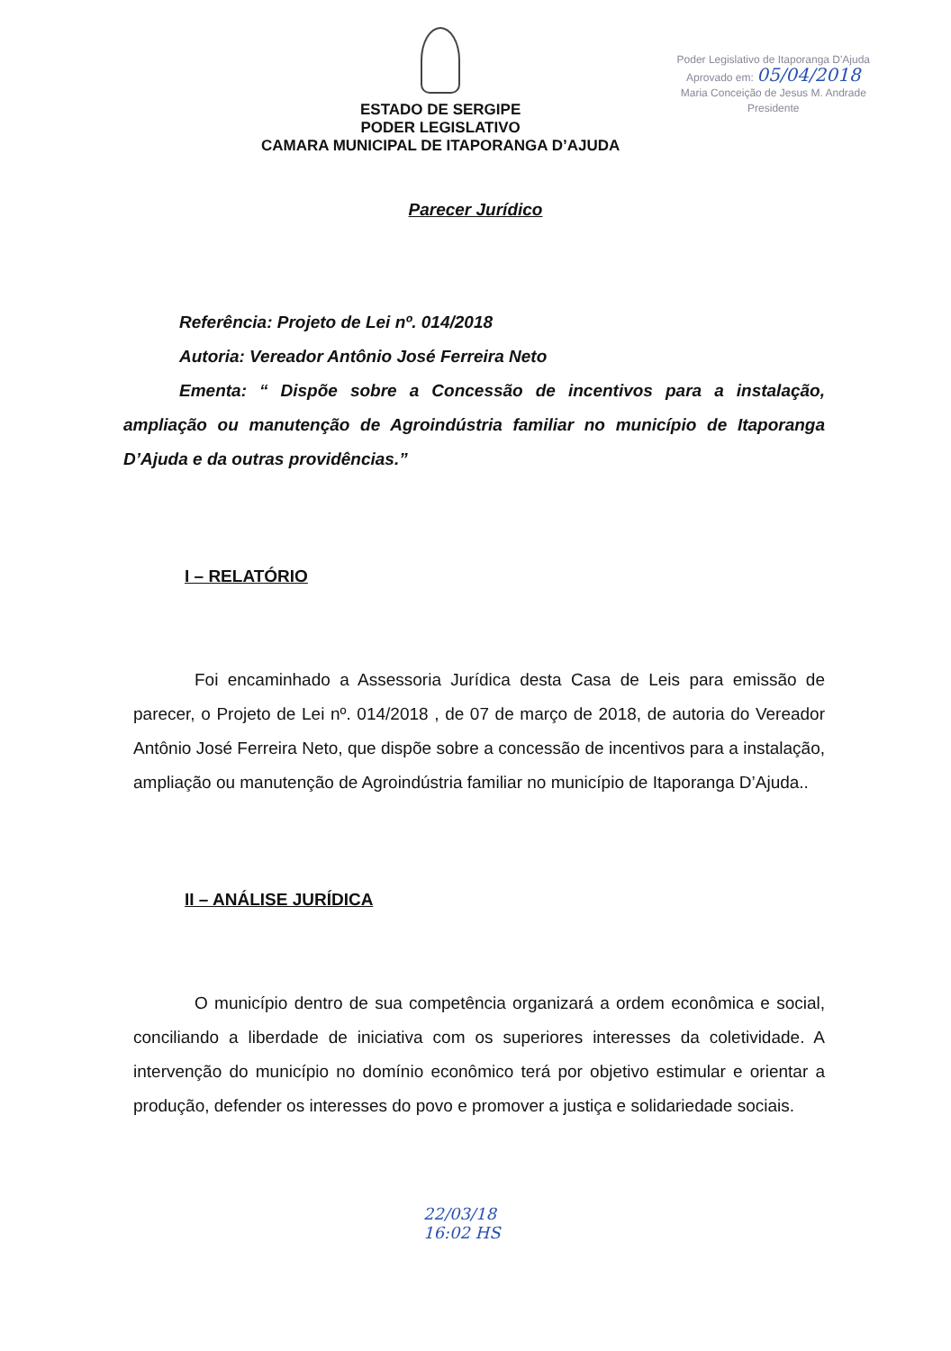ESTADO DE SERGIPE
PODER LEGISLATIVO
CAMARA MUNICIPAL DE ITAPORANGA D’AJUDA
Poder Legislativo de Itaporanga D'Ajuda
Aprovado em: 05/04/2018
Maria Conceição de Jesus M. Andrade
Presidente
Parecer Jurídico
Referência: Projeto de Lei nº. 014/2018
Autoria: Vereador Antônio José Ferreira Neto
Ementa: “ Dispõe sobre a Concessão de incentivos para a instalação, ampliação ou manutenção de Agroindústria familiar no município de Itaporanga D’Ajuda e da outras providências.”
I – RELATÓRIO
Foi encaminhado a Assessoria Jurídica desta Casa de Leis para emissão de parecer, o Projeto de Lei nº. 014/2018 , de 07 de março de 2018, de autoria do Vereador Antônio José Ferreira Neto, que dispõe sobre a concessão de incentivos para a instalação, ampliação ou manutenção de Agroindústria familiar no município de Itaporanga D’Ajuda..
II – ANÁLISE JURÍDICA
O município dentro de sua competência organizará a ordem econômica e social, conciliando a liberdade de iniciativa com os superiores interesses da coletividade. A intervenção do município no domínio econômico terá por objetivo estimular e orientar a produção, defender os interesses do povo e promover a justiça e solidariedade sociais.
22/03/18
16:02 HS